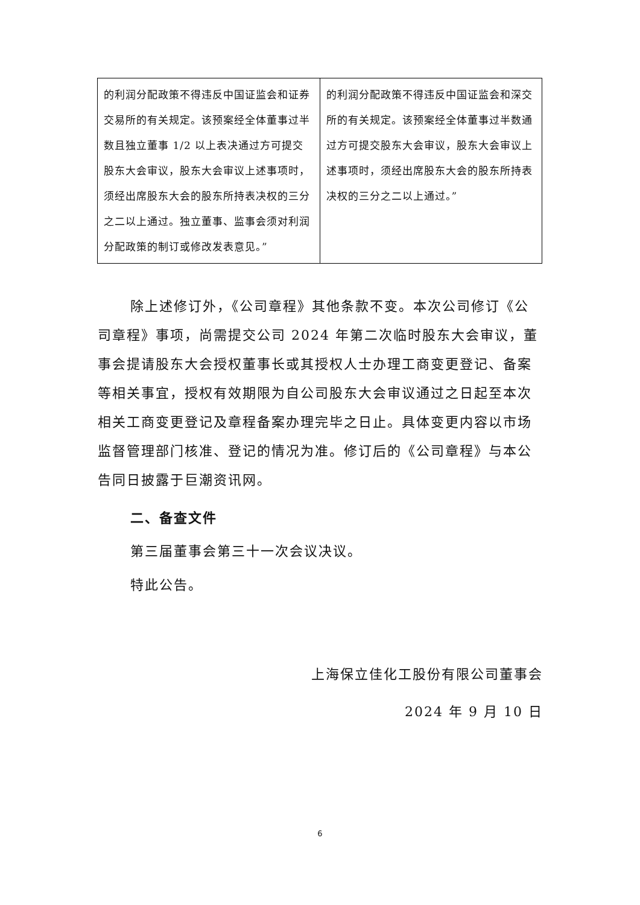| 的利润分配政策不得违反中国证监会和证券交易所的有关规定。该预案经全体董事过半数且独立董事 1/2 以上表决通过方可提交股东大会审议，股东大会审议上述事项时，须经出席股东大会的股东所持表决权的三分之二以上通过。独立董事、监事会须对利润分配政策的制订或修改发表意见。” | 的利润分配政策不得违反中国证监会和深交所的有关规定。该预案经全体董事过半数通过方可提交股东大会审议，股东大会审议上述事项时，须经出席股东大会的股东所持表决权的三分之二以上通过。” |
除上述修订外，《公司章程》其他条款不变。本次公司修订《公司章程》事项，尚需提交公司 2024 年第二次临时股东大会审议，董事会提请股东大会授权董事长或其授权人士办理工商变更登记、备案等相关事宜，授权有效期限为自公司股东大会审议通过之日起至本次相关工商变更登记及章程备案办理完毕之日止。具体变更内容以市场监督管理部门核准、登记的情况为准。修订后的《公司章程》与本公告同日披露于巨潮资讯网。
二、备查文件
第三届董事会第三十一次会议决议。
特此公告。
上海保立佳化工股份有限公司董事会
2024 年 9 月 10 日
6